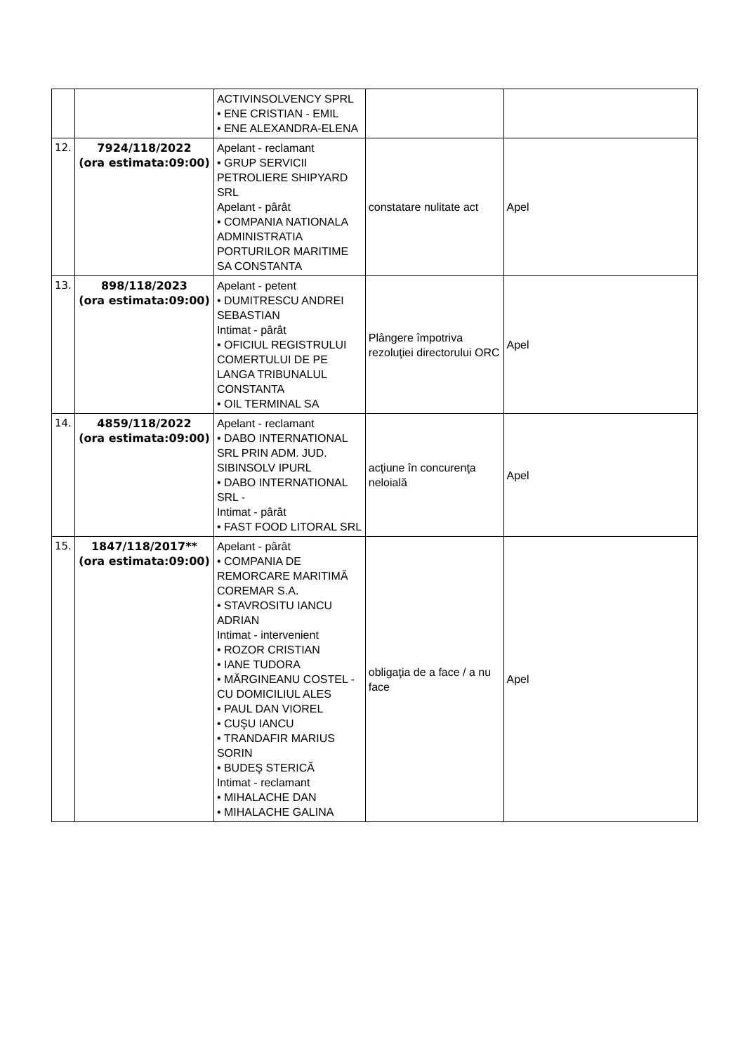| | | ACTIVINSOLVENCY SPRL • ENE CRISTIAN - EMIL • ENE ALEXANDRA-ELENA | | |
| 12. | 7924/118/2022 (ora estimata:09:00) | Apelant - reclamant • GRUP SERVICII PETROLIERE SHIPYARD SRL Apelant - pârât • COMPANIA NATIONALA ADMINISTRATIA PORTURILOR MARITIME SA CONSTANTA | constatare nulitate act | Apel |
| 13. | 898/118/2023 (ora estimata:09:00) | Apelant - petent • DUMITRESCU ANDREI SEBASTIAN Intimat - pârât • OFICIUL REGISTRULUI COMERTULUI DE PE LANGA TRIBUNALUL CONSTANTA • OIL TERMINAL SA | Plângere împotriva rezoluţiei directorului ORC | Apel |
| 14. | 4859/118/2022 (ora estimata:09:00) | Apelant - reclamant • DABO INTERNATIONAL SRL PRIN ADM. JUD. SIBINSOLV IPURL • DABO INTERNATIONAL SRL - Intimat - pârât • FAST FOOD LITORAL SRL | acţiune în concurenţa neloială | Apel |
| 15. | 1847/118/2017** (ora estimata:09:00) | Apelant - pârât • COMPANIA DE REMORCARE MARITIMĂ COREMAR S.A. • STAVROSITU IANCU ADRIAN Intimat - intervenient • ROZOR CRISTIAN • IANE TUDORA • MĂRGINEANU COSTEL - CU DOMICILIUL ALES • PAUL DAN VIOREL • CUŞU IANCU • TRANDAFIR MARIUS SORIN • BUDEŞ STERICĂ Intimat - reclamant • MIHALACHE DAN • MIHALACHE GALINA | obligaţia de a face / a nu face | Apel |